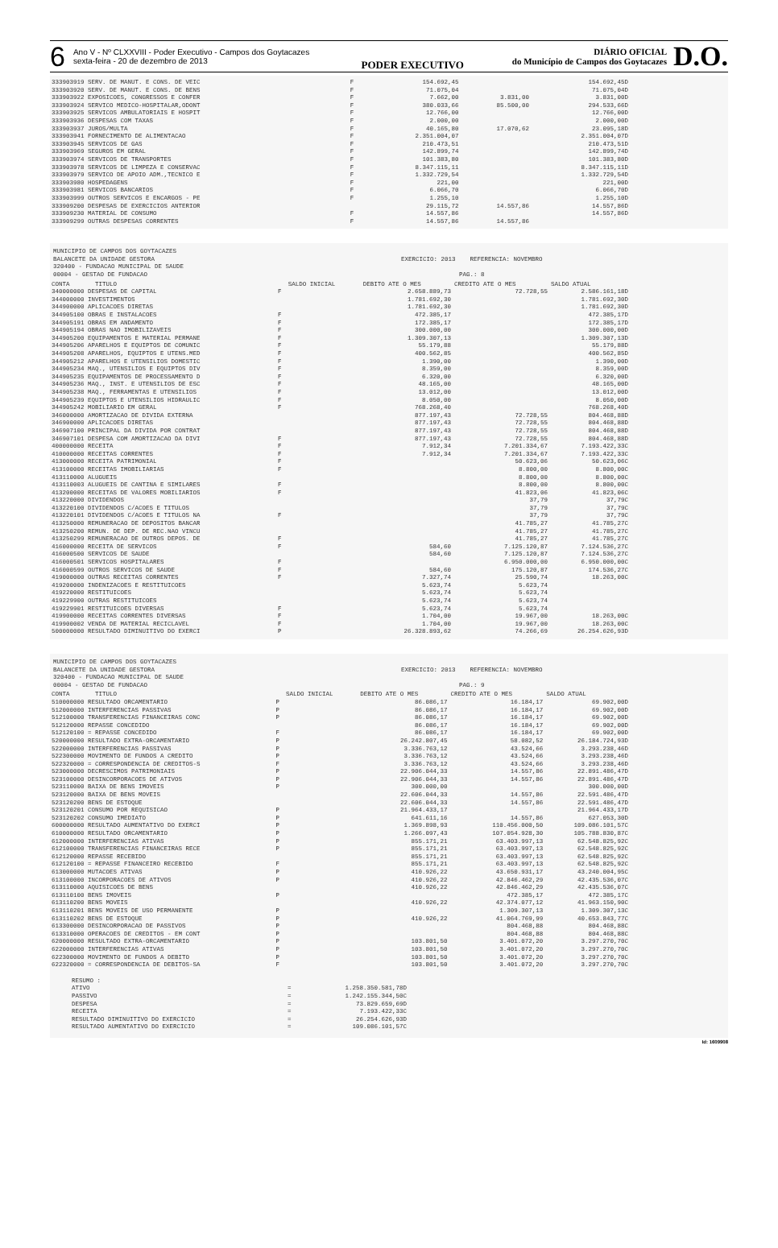6
Ano V - Nº CLXXVIII - Poder Executivo - Campos dos Goytacazes
sexta-feira - 20 de dezembro de 2013
PODER EXECUTIVO
DIÁRIO OFICIAL
do Município de Campos dos Goytacazes
D.O.
| 333903919 SERV. DE MANUT. E CONS. DE VEIC | F | | 154.692,45 | | 154.692,45D |
| 333903920 SERV. DE MANUT. E CONS. DE BENS | F | | 71.075,04 | | 71.075,04D |
| 333903922 EXPOSICOES, CONGRESSOS E CONFER | F | | 7.662,00 | 3.831,00 | 3.831,00D |
| 333903924 SERVICO MEDICO-HOSPITALAR,ODONT | F | | 380.033,66 | 85.500,00 | 294.533,66D |
| 333903925 SERVICOS AMBULATORIAIS E HOSPIT | F | | 12.766,00 | | 12.766,00D |
| 333903936 DESPESAS COM TAXAS | F | | 2.000,00 | | 2.000,00D |
| 333903937 JUROS/MULTA | F | | 40.165,80 | 17.070,62 | 23.095,18D |
| 333903941 FORNECIMENTO DE ALIMENTACAO | F | | 2.351.004,07 | | 2.351.004,07D |
| 333903945 SERVICOS DE GAS | F | | 210.473,51 | | 210.473,51D |
| 333903969 SEGUROS EM GERAL | F | | 142.899,74 | | 142.899,74D |
| 333903974 SERVICOS DE TRANSPORTES | F | | 101.383,80 | | 101.383,80D |
| 333903978 SERVICOS DE LIMPEZA E CONSERVAC | F | | 8.347.115,11 | | 8.347.115,11D |
| 333903979 SERVICO DE APOIO ADM.,TECNICO E | F | | 1.332.729,54 | | 1.332.729,54D |
| 333903980 HOSPEDAGENS | F | | 221,00 | | 221,00D |
| 333903981 SERVICOS BANCARIOS | F | | 6.066,70 | | 6.066,70D |
| 333903999 OUTROS SERVICOS E ENCARGOS - PE | F | | 1.255,10 | | 1.255,10D |
| 333909200 DESPESAS DE EXERCICIOS ANTERIOR | | | 29.115,72 | 14.557,86 | 14.557,86D |
| 333909230 MATERIAL DE CONSUMO | F | | 14.557,86 | | 14.557,86D |
| 333909299 OUTRAS DESPESAS CORRENTES | F | | 14.557,86 | 14.557,86 | |
MUNICIPIO DE CAMPOS DOS GOYTACAZES
BALANCETE DA UNIDADE GESTORA EXERCICIO: 2013 REFERENCIA: NOVEMBRO
320400 - FUNDACAO MUNICIPAL DE SAUDE
00004 - GESTAO DE FUNDACAO PAG.: 8
| CONTA TITULO | | SALDO INICIAL | DEBITO ATE O MES | CREDITO ATE O MES | SALDO ATUAL |
| --- | --- | --- | --- | --- | --- |
| 340000000 DESPESAS DE CAPITAL | F | | 2.658.889,73 | 72.728,55 | 2.586.161,18D |
| 344000000 INVESTIMENTOS | | | 1.781.692,30 | | 1.781.692,30D |
| 344900000 APLICACOES DIRETAS | | | 1.781.692,30 | | 1.781.692,30D |
| 344905100 OBRAS E INSTALACOES | F | | 472.385,17 | | 472.385,17D |
| 344905191 OBRAS EM ANDAMENTO | F | | 172.385,17 | | 172.385,17D |
| 344905194 OBRAS NAO IMOBILIZAVEIS | F | | 300.000,00 | | 300.000,00D |
| 344905200 EQUIPAMENTOS E MATERIAL PERMANE | F | | 1.309.307,13 | | 1.309.307,13D |
| 344905206 APARELHOS E EQUIPTOS DE COMUNIC | F | | 55.179,88 | | 55.179,88D |
| 344905208 APARELHOS, EQUIPTOS E UTENS.MED | F | | 400.562,85 | | 400.562,85D |
| 344905212 APARELHOS E UTENSILIOS DOMESTIC | F | | 1.390,00 | | 1.390,00D |
| 344905234 MAQ., UTENSILIOS E EQUIPTOS DIV | F | | 8.359,00 | | 8.359,00D |
| 344905235 EQUIPAMENTOS DE PROCESSAMENTO D | F | | 6.320,00 | | 6.320,00D |
| 344905236 MAQ., INST. E UTENSILIOS DE ESC | F | | 48.165,00 | | 48.165,00D |
| 344905238 MAQ., FERRAMENTAS E UTENSILIOS | F | | 13.012,00 | | 13.012,00D |
| 344905239 EQUIPTOS E UTENSILIOS HIDRAULIC | F | | 8.050,00 | | 8.050,00D |
| 344905242 MOBILIARIO EM GERAL | F | | 768.268,40 | | 768.268,40D |
| 346000000 AMORTIZACAO DE DIVIDA EXTERNA | | | 877.197,43 | 72.728,55 | 804.468,88D |
| 346900000 APLICACOES DIRETAS | | | 877.197,43 | 72.728,55 | 804.468,88D |
| 346907100 PRINCIPAL DA DIVIDA POR CONTRAT | | | 877.197,43 | 72.728,55 | 804.468,88D |
| 346907101 DESPESA COM AMORTIZACAO DA DIVI | F | | 877.197,43 | 72.728,55 | 804.468,88D |
| 400000000 RECEITA | F | | 7.912,34 | 7.201.334,67 | 7.193.422,33C |
| 410000000 RECEITAS CORRENTES | F | | 7.912,34 | 7.201.334,67 | 7.193.422,33C |
| 413000000 RECEITA PATRIMONIAL | F | | | 50.623,06 | 50.623,06C |
| 413100000 RECEITAS IMOBILIARIAS | F | | | 8.800,00 | 8.800,00C |
| 413110000 ALUGUEIS | | | | 8.800,00 | 8.800,00C |
| 413110003 ALUGUEIS DE CANTINA E SIMILARES | F | | | 8.800,00 | 8.800,00C |
| 413200000 RECEITAS DE VALORES MOBILIARIOS | F | | | 41.823,06 | 41.823,06C |
| 413220000 DIVIDENDOS | | | | 37,79 | 37,79C |
| 413220100 DIVIDENDOS C/ACOES E TITULOS | | | | 37,79 | 37,79C |
| 413220101 DIVIDENDOS C/ACOES E TITULOS NA | F | | | 37,79 | 37,79C |
| 413250000 REMUNERACAO DE DEPOSITOS BANCAR | | | | 41.785,27 | 41.785,27C |
| 413250200 REMUN. DE DEP. DE REC.NAO VINCU | | | | 41.785,27 | 41.785,27C |
| 413250299 REMUNERACAO DE OUTROS DEPOS. DE | F | | | 41.785,27 | 41.785,27C |
| 416000000 RECEITA DE SERVICOS | F | | 584,60 | 7.125.120,87 | 7.124.536,27C |
| 416000500 SERVICOS DE SAUDE | | | 584,60 | 7.125.120,87 | 7.124.536,27C |
| 416000501 SERVICOS HOSPITALARES | F | | | 6.950.000,00 | 6.950.000,00C |
| 416000599 OUTROS SERVICOS DE SAUDE | F | | 584,60 | 175.120,87 | 174.536,27C |
| 419000000 OUTRAS RECEITAS CORRENTES | F | | 7.327,74 | 25.590,74 | 18.263,00C |
| 419200000 INDENIZACOES E RESTITUICOES | | | 5.623,74 | 5.623,74 | |
| 419220000 RESTITUICOES | | | 5.623,74 | 5.623,74 | |
| 419229900 OUTRAS RESTITUICOES | | | 5.623,74 | 5.623,74 | |
| 419229901 RESTITUICOES DIVERSAS | F | | 5.623,74 | 5.623,74 | |
| 419900000 RECEITAS CORRENTES DIVERSAS | F | | 1.704,00 | 19.967,00 | 18.263,00C |
| 419900002 VENDA DE MATERIAL RECICLAVEL | F | | 1.704,00 | 19.967,00 | 18.263,00C |
| 500000000 RESULTADO DIMINUITIVO DO EXERCI | P | | 26.328.893,62 | 74.266,69 | 26.254.626,93D |
MUNICIPIO DE CAMPOS DOS GOYTACAZES
BALANCETE DA UNIDADE GESTORA EXERCICIO: 2013 REFERENCIA: NOVEMBRO
320400 - FUNDACAO MUNICIPAL DE SAUDE
00004 - GESTAO DE FUNDACAO PAG.: 9
| CONTA TITULO | | SALDO INICIAL | DEBITO ATE O MES | CREDITO ATE O MES | SALDO ATUAL |
| --- | --- | --- | --- | --- | --- |
| 510000000 RESULTADO ORCAMENTARIO | P | | 86.086,17 | 16.184,17 | 69.902,00D |
| 512000000 INTERFERENCIAS PASSIVAS | P | | 86.086,17 | 16.184,17 | 69.902,00D |
| 512100000 TRANSFERENCIAS FINANCEIRAS CONC | P | | 86.086,17 | 16.184,17 | 69.902,00D |
| 512120000 REPASSE CONCEDIDO | | | 86.086,17 | 16.184,17 | 69.902,00D |
| 512120100 = REPASSE CONCEDIDO | F | | 86.086,17 | 16.184,17 | 69.902,00D |
| 520000000 RESULTADO EXTRA-ORCAMENTARIO | P | | 26.242.807,45 | 58.082,52 | 26.184.724,93D |
| 522000000 INTERFERENCIAS PASSIVAS | P | | 3.336.763,12 | 43.524,66 | 3.293.238,46D |
| 522300000 MOVIMENTO DE FUNDOS A CREDITO | P | | 3.336.763,12 | 43.524,66 | 3.293.238,46D |
| 522320000 = CORRESPONDENCIA DE CREDITOS-S | F | | 3.336.763,12 | 43.524,66 | 3.293.238,46D |
| 523000000 DECRESCIMOS PATRIMONIAIS | P | | 22.906.044,33 | 14.557,86 | 22.891.486,47D |
| 523100000 DESINCORPORACOES DE ATIVOS | P | | 22.906.044,33 | 14.557,86 | 22.891.486,47D |
| 523110000 BAIXA DE BENS IMOVEIS | P | | 300.000,00 | | 300.000,00D |
| 523120000 BAIXA DE BENS MOVEIS | | | 22.606.044,33 | 14.557,86 | 22.591.486,47D |
| 523120200 BENS DE ESTOQUE | | | 22.606.044,33 | 14.557,86 | 22.591.486,47D |
| 523120201 CONSUMO POR REQUISICAO | P | | 21.964.433,17 | | 21.964.433,17D |
| 523120202 CONSUMO IMEDIATO | P | | 641.611,16 | 14.557,86 | 627.053,30D |
| 600000000 RESULTADO AUMENTATIVO DO EXERCI | P | | 1.369.898,93 | 110.456.000,50 | 109.086.101,57C |
| 610000000 RESULTADO ORCAMENTARIO | P | | 1.266.097,43 | 107.054.928,30 | 105.788.830,87C |
| 612000000 INTERFERENCIAS ATIVAS | P | | 855.171,21 | 63.403.997,13 | 62.548.825,92C |
| 612100000 TRANSFERENCIAS FINANCEIRAS RECE | P | | 855.171,21 | 63.403.997,13 | 62.548.825,92C |
| 612120000 REPASSE RECEBIDO | | | 855.171,21 | 63.403.997,13 | 62.548.825,92C |
| 612120100 = REPASSE FINANCEIRO RECEBIDO | F | | 855.171,21 | 63.403.997,13 | 62.548.825,92C |
| 613000000 MUTACOES ATIVAS | P | | 410.926,22 | 43.650.931,17 | 43.240.004,95C |
| 613100000 INCORPORACOES DE ATIVOS | P | | 410.926,22 | 42.846.462,29 | 42.435.536,07C |
| 613110000 AQUISICOES DE BENS | | | 410.926,22 | 42.846.462,29 | 42.435.536,07C |
| 613110100 BENS IMOVEIS | P | | | 472.385,17 | 472.385,17C |
| 613110200 BENS MOVEIS | | | 410.926,22 | 42.374.077,12 | 41.963.150,90C |
| 613110201 BENS MOVEIS DE USO PERMANENTE | P | | | 1.309.307,13 | 1.309.307,13C |
| 613110202 BENS DE ESTOQUE | P | | 410.926,22 | 41.064.769,99 | 40.653.843,77C |
| 613300000 DESINCORPORACAO DE PASSIVOS | P | | | 804.468,88 | 804.468,88C |
| 613310000 OPERACOES DE CREDITOS - EM CONT | P | | | 804.468,88 | 804.468,88C |
| 620000000 RESULTADO EXTRA-ORCAMENTARIO | P | | 103.801,50 | 3.401.072,20 | 3.297.270,70C |
| 622000000 INTERFERENCIAS ATIVAS | P | | 103.801,50 | 3.401.072,20 | 3.297.270,70C |
| 622300000 MOVIMENTO DE FUNDOS A DEBITO | P | | 103.801,50 | 3.401.072,20 | 3.297.270,70C |
| 622320000 = CORRESPONDENCIA DE DEBITOS-SA | F | | 103.801,50 | 3.401.072,20 | 3.297.270,70C |
| RESUMO : | | |
| ATIVO | = | 1.258.350.581,78D |
| PASSIVO | = | 1.242.155.344,50C |
| DESPESA | = | 73.829.659,69D |
| RECEITA | = | 7.193.422,33C |
| RESULTADO DIMINUITIVO DO EXERCICIO | = | 26.254.626,93D |
| RESULTADO AUMENTATIVO DO EXERCICIO | = | 109.086.101,57C |
Id: 1609908